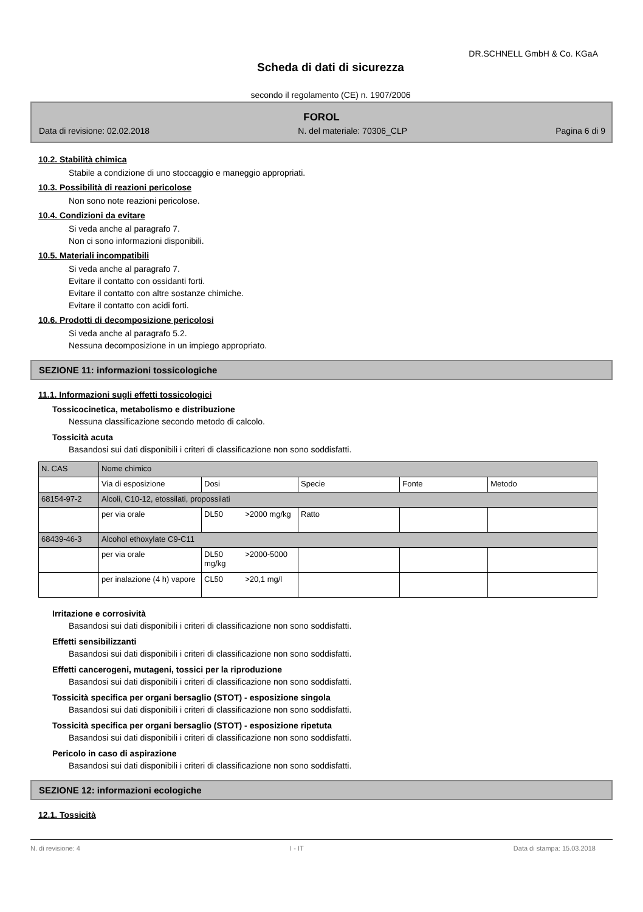DR.SCHNELL GmbH & Co. KGaA
Scheda di dati di sicurezza
secondo il regolamento (CE) n. 1907/2006
FOROL
Data di revisione: 02.02.2018 N. del materiale: 70306_CLP Pagina 6 di 9
10.2. Stabilità chimica
Stabile a condizione di uno stoccaggio e maneggio appropriati.
10.3. Possibilità di reazioni pericolose
Non sono note reazioni pericolose.
10.4. Condizioni da evitare
Si veda anche al paragrafo 7.
Non ci sono informazioni disponibili.
10.5. Materiali incompatibili
Si veda anche al paragrafo 7.
Evitare il contatto con ossidanti forti.
Evitare il contatto con altre sostanze chimiche.
Evitare il contatto con acidi forti.
10.6. Prodotti di decomposizione pericolosi
Si veda anche al paragrafo 5.2.
Nessuna decomposizione in un impiego appropriato.
SEZIONE 11: informazioni tossicologiche
11.1. Informazioni sugli effetti tossicologici
Tossicocinetica, metabolismo e distribuzione
Nessuna classificazione secondo metodo di calcolo.
Tossicità acuta
Basandosi sui dati disponibili i criteri di classificazione non sono soddisfatti.
| N. CAS | Nome chimico | | | | |
| | Via di esposizione | Dosi | Specie | Fonte | Metodo |
| 68154-97-2 | Alcoli, C10-12, etossilati, propossilati | | | | |
| | per via orale | DL50 >2000 mg/kg | Ratto | | |
| 68439-46-3 | Alcohol ethoxylate C9-C11 | | | | |
| | per via orale | DL50 >2000-5000 mg/kg | | | |
| | per inalazione (4 h) vapore | CL50 >20,1 mg/l | | | |
Irritazione e corrosività
Basandosi sui dati disponibili i criteri di classificazione non sono soddisfatti.
Effetti sensibilizzanti
Basandosi sui dati disponibili i criteri di classificazione non sono soddisfatti.
Effetti cancerogeni, mutageni, tossici per la riproduzione
Basandosi sui dati disponibili i criteri di classificazione non sono soddisfatti.
Tossicità specifica per organi bersaglio (STOT) - esposizione singola
Basandosi sui dati disponibili i criteri di classificazione non sono soddisfatti.
Tossicità specifica per organi bersaglio (STOT) - esposizione ripetuta
Basandosi sui dati disponibili i criteri di classificazione non sono soddisfatti.
Pericolo in caso di aspirazione
Basandosi sui dati disponibili i criteri di classificazione non sono soddisfatti.
SEZIONE 12: informazioni ecologiche
12.1. Tossicità
N. di revisione: 4 I - IT Data di stampa: 15.03.2018